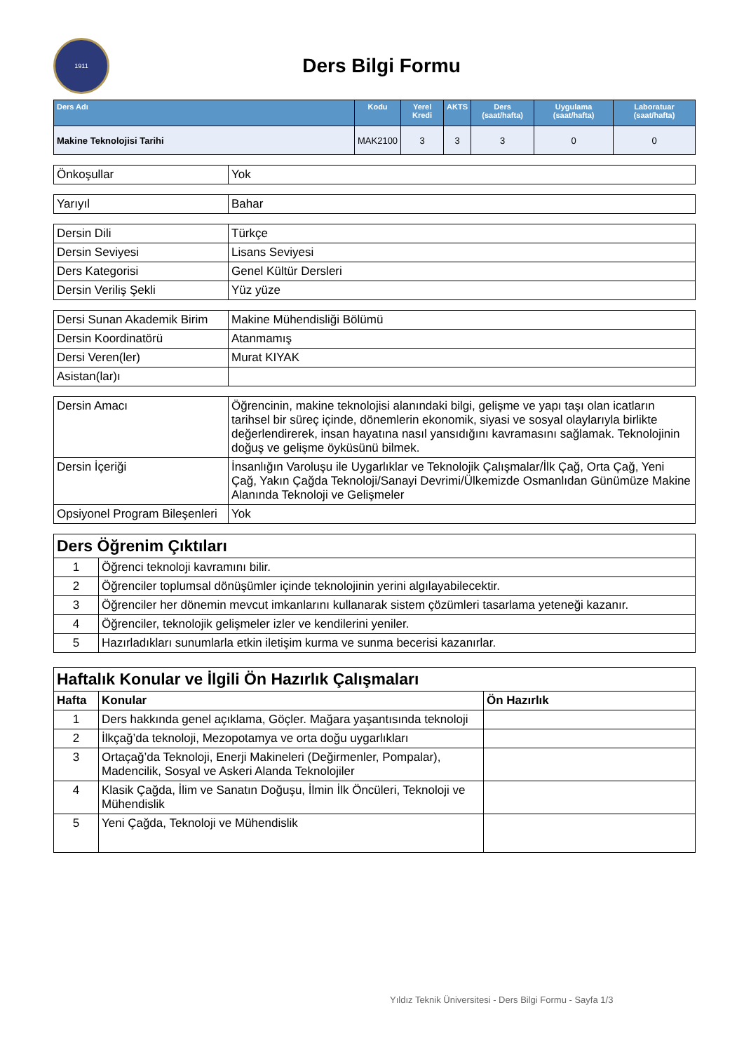1911
Ders Bilgi Formu
| Ders Adı | Kodu | Yerel Kredi | AKTS | Ders (saat/hafta) | Uygulama (saat/hafta) | Laboratuar (saat/hafta) |
| --- | --- | --- | --- | --- | --- | --- |
| Makine Teknolojisi Tarihi | MAK2100 | 3 | 3 | 3 | 0 | 0 |
| Önkoşullar | Yok |
| Yarıyıl | Bahar |
| Dersin Dili | Türkçe |
| Dersin Seviyesi | Lisans Seviyesi |
| Ders Kategorisi | Genel Kültür Dersleri |
| Dersin Veriliş Şekli | Yüz yüze |
| Dersi Sunan Akademik Birim | Makine Mühendisliği Bölümü |
| Dersin Koordinatörü | Atanmamış |
| Dersi Veren(ler) | Murat KIYAK |
| Asistan(lar)ı | |
| Dersin Amacı | Öğrencinin, makine teknolojisi alanındaki bilgi, gelişme ve yapı taşı olan icatların tarihsel bir süreç içinde, dönemlerin ekonomik, siyasi ve sosyal olaylarıyla birlikte değerlendirerek, insan hayatına nasıl yansıdığını kavramasını sağlamak. Teknolojinin doğuş ve gelişme öyküsünü bilmek. |
| Dersin İçeriği | İnsanlığın Varoluşu ile Uygarlıklar ve Teknolojik Çalışmalar/İlk Çağ, Orta Çağ, Yeni Çağ, Yakın Çağda Teknoloji/Sanayi Devrimi/Ülkemizde Osmanlıdan Günümüze Makine Alanında Teknoloji ve Gelişmeler |
| Opsiyonel Program Bileşenleri | Yok |
| Ders Öğrenim Çıktıları | |
| --- | --- |
| 1 | Öğrenci teknoloji kavramını bilir. |
| 2 | Öğrenciler toplumsal dönüşümler içinde teknolojinin yerini algılayabilecektir. |
| 3 | Öğrenciler her dönemin mevcut imkanlarını kullanarak sistem çözümleri tasarlama yeteneği kazanır. |
| 4 | Öğrenciler, teknolojik gelişmeler izler ve kendilerini yeniler. |
| 5 | Hazırladıkları sunumlarla etkin iletişim kurma ve sunma becerisi kazanırlar. |
| Haftalık Konular ve İlgili Ön Hazırlık Çalışmaları | | |
| --- | --- | --- |
| Hafta | Konular | Ön Hazırlık |
| 1 | Ders hakkında genel açıklama, Göçler. Mağara yaşantısında teknoloji | |
| 2 | İlkçağ’da teknoloji, Mezopotamya ve orta doğu uygarlıkları | |
| 3 | Ortaçağ’da Teknoloji, Enerji Makineleri (Değirmenler, Pompalar), Madencilik, Sosyal ve Askeri Alanda Teknolojiler | |
| 4 | Klasik Çağda, İlim ve Sanatın Doğuşu, İlmin İlk Öncüleri, Teknoloji ve Mühendislik | |
| 5 | Yeni Çağda, Teknoloji ve Mühendislik | |
Yıldız Teknik Üniversitesi - Ders Bilgi Formu - Sayfa 1/3